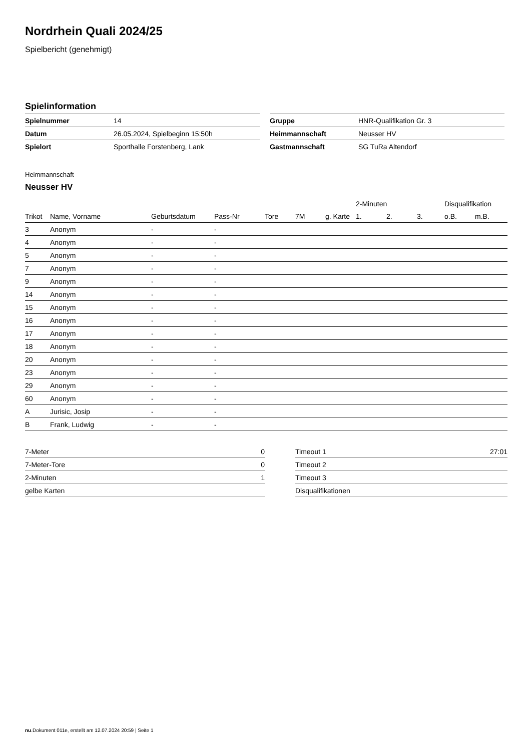Nordrhein Quali 2024/25
Spielbericht (genehmigt)
Spielinformation
| Spielnummer | 14 |
| Datum | 26.05.2024, Spielbeginn 15:50h |
| Spielort | Sporthalle Forstenberg, Lank |
| Gruppe | HNR-Qualifikation Gr. 3 |
| Heimmannschaft | Neusser HV |
| Gastmannschaft | SG TuRa Altendorf |
Heimmannschaft
Neusser HV
| | | | | | | | 2-Minuten | | | Disqualifikation | |
| --- | --- | --- | --- | --- | --- | --- | --- | --- | --- | --- | --- |
| Trikot | Name, Vorname | Geburtsdatum | Pass-Nr | Tore | 7M | g. Karte | 1. | 2. | 3. | o.B. | m.B. |
| 3 | Anonym | - | - | | | | | | | | |
| 4 | Anonym | - | - | | | | | | | | |
| 5 | Anonym | - | - | | | | | | | | |
| 7 | Anonym | - | - | | | | | | | | |
| 9 | Anonym | - | - | | | | | | | | |
| 14 | Anonym | - | - | | | | | | | | |
| 15 | Anonym | - | - | | | | | | | | |
| 16 | Anonym | - | - | | | | | | | | |
| 17 | Anonym | - | - | | | | | | | | |
| 18 | Anonym | - | - | | | | | | | | |
| 20 | Anonym | - | - | | | | | | | | |
| 23 | Anonym | - | - | | | | | | | | |
| 29 | Anonym | - | - | | | | | | | | |
| 60 | Anonym | - | - | | | | | | | | |
| A | Jurisic, Josip | - | - | | | | | | | | |
| B | Frank, Ludwig | - | - | | | | | | | | |
| 7-Meter | 0 |
| 7-Meter-Tore | 0 |
| 2-Minuten | 1 |
| gelbe Karten | |
| Timeout 1 | 27:01 |
| Timeout 2 | |
| Timeout 3 | |
| Disqualifikationen | |
nu.Dokument 011e, erstellt am 12.07.2024 20:59 | Seite 1